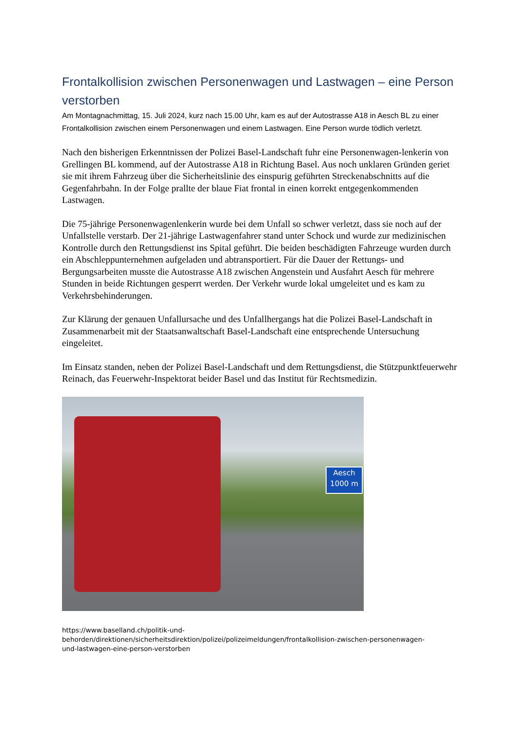Frontalkollision zwischen Personenwagen und Lastwagen – eine Person verstorben
Am Montagnachmittag, 15. Juli 2024, kurz nach 15.00 Uhr, kam es auf der Autostrasse A18 in Aesch BL zu einer Frontalkollision zwischen einem Personenwagen und einem Lastwagen. Eine Person wurde tödlich verletzt.
Nach den bisherigen Erkenntnissen der Polizei Basel-Landschaft fuhr eine Personenwagen-lenkerin von Grellingen BL kommend, auf der Autostrasse A18 in Richtung Basel. Aus noch unklaren Gründen geriet sie mit ihrem Fahrzeug über die Sicherheitslinie des einspurig geführten Streckenabschnitts auf die Gegenfahrbahn. In der Folge prallte der blaue Fiat frontal in einen korrekt entgegenkommenden Lastwagen.
Die 75-jährige Personenwagenlenkerin wurde bei dem Unfall so schwer verletzt, dass sie noch auf der Unfallstelle verstarb. Der 21-jährige Lastwagenfahrer stand unter Schock und wurde zur medizinischen Kontrolle durch den Rettungsdienst ins Spital geführt. Die beiden beschädigten Fahrzeuge wurden durch ein Abschleppunternehmen aufgeladen und abtransportiert. Für die Dauer der Rettungs- und Bergungsarbeiten musste die Autostrasse A18 zwischen Angenstein und Ausfahrt Aesch für mehrere Stunden in beide Richtungen gesperrt werden. Der Verkehr wurde lokal umgeleitet und es kam zu Verkehrsbehinderungen.
Zur Klärung der genauen Unfallursache und des Unfallhergangs hat die Polizei Basel-Landschaft in Zusammenarbeit mit der Staatsanwaltschaft Basel-Landschaft eine entsprechende Untersuchung eingeleitet.
Im Einsatz standen, neben der Polizei Basel-Landschaft und dem Rettungsdienst, die Stützpunktfeuerwehr Reinach, das Feuerwehr-Inspektorat beider Basel und das Institut für Rechtsmedizin.
Aesch
1000 m
https://www.baselland.ch/politik-und-
behorden/direktionen/sicherheitsdirektion/polizei/polizeimeldungen/frontalkollision-zwischen-personenwagen-
und-lastwagen-eine-person-verstorben